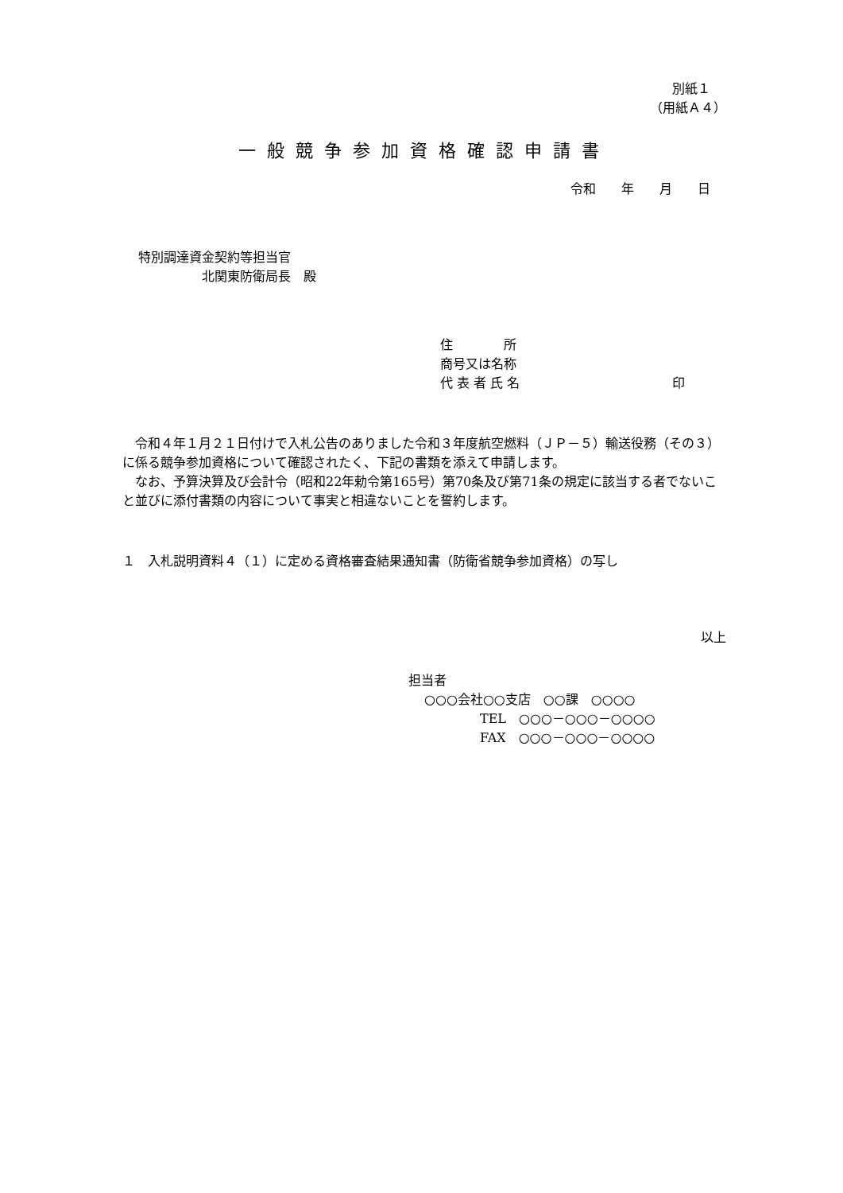別紙１
（用紙Ａ４）
一般競争参加資格確認申請書
令和　　年　　月　　日
特別調達資金契約等担当官
北関東防衛局長　殿
住　　　　所
商号又は名称
代 表 者 氏 名　　　　　　　　　　　　印
　令和４年１月２１日付けで入札公告のありました令和３年度航空燃料（ＪＰ－５）輸送役務（その３）に係る競争参加資格について確認されたく、下記の書類を添えて申請します。
　なお、予算決算及び会計令（昭和22年勅令第165号）第70条及び第71条の規定に該当する者でないこと並びに添付書類の内容について事実と相違ないことを誓約します。
１　入札説明資料４（１）に定める資格審査結果通知書（防衛省競争参加資格）の写し
以上
担当者
○○○会社○○支店　○○課　○○○○
TEL　○○○－○○○－○○○○
FAX　○○○－○○○－○○○○